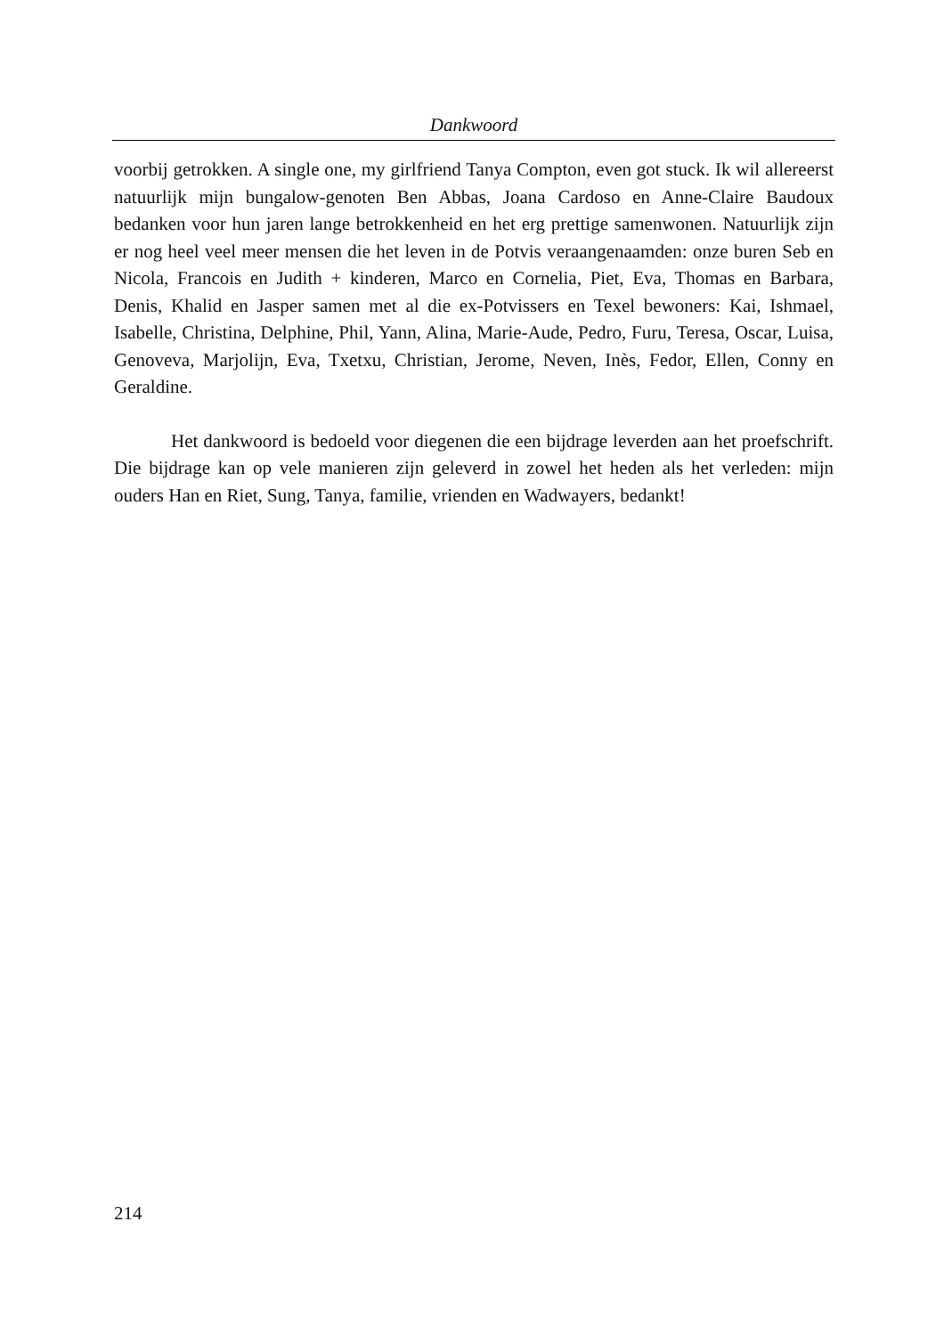Dankwoord
voorbij getrokken. A single one, my girlfriend Tanya Compton, even got stuck. Ik wil allereerst natuurlijk mijn bungalow-genoten Ben Abbas, Joana Cardoso en Anne-Claire Baudoux bedanken voor hun jaren lange betrokkenheid en het erg prettige samenwonen. Natuurlijk zijn er nog heel veel meer mensen die het leven in de Potvis veraangenaamden: onze buren Seb en Nicola, Francois en Judith + kinderen, Marco en Cornelia, Piet, Eva, Thomas en Barbara, Denis, Khalid en Jasper samen met al die ex-Potvissers en Texel bewoners: Kai, Ishmael, Isabelle, Christina, Delphine, Phil, Yann, Alina, Marie-Aude, Pedro, Furu, Teresa, Oscar, Luisa, Genoveva, Marjolijn, Eva, Txetxu, Christian, Jerome, Neven, Inès, Fedor, Ellen, Conny en Geraldine.
Het dankwoord is bedoeld voor diegenen die een bijdrage leverden aan het proefschrift. Die bijdrage kan op vele manieren zijn geleverd in zowel het heden als het verleden: mijn ouders Han en Riet, Sung, Tanya, familie, vrienden en Wadwayers, bedankt!
214